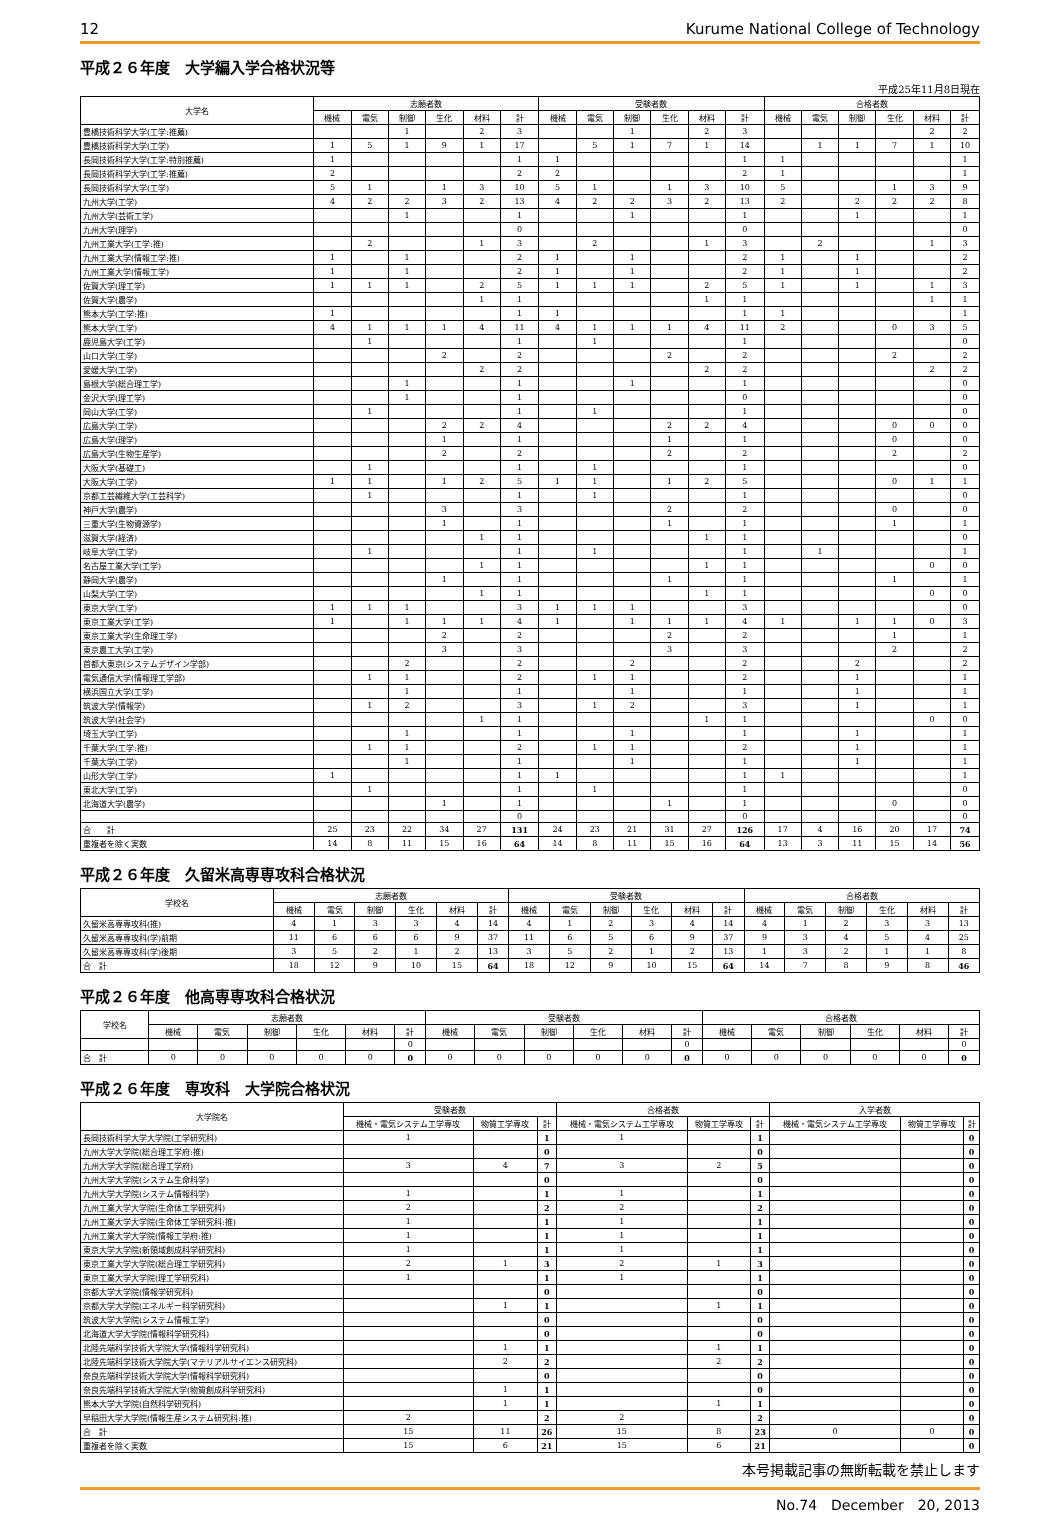12 Kurume National College of Technology
平成２６年度　大学編入学合格状況等
平成25年11月8日現在
| 大学名 | 志願者数 | | | | | | 受験者数 | | | | | | 合格者数 | | | | | |
| --- | --- | --- | --- | --- | --- | --- | --- | --- | --- | --- | --- | --- | --- | --- | --- | --- | --- | --- |
| | 機械 | 電気 | 制御 | 生化 | 材料 | 計 | 機械 | 電気 | 制御 | 生化 | 材料 | 計 | 機械 | 電気 | 制御 | 生化 | 材料 | 計 |
| 豊橋技術科学大学(工学:推薦) | | | 1 | | 2 | 3 | | | 1 | | 2 | 3 | | | | | 2 | 2 |
| 豊橋技術科学大学(工学) | 1 | 5 | 1 | 9 | 1 | 17 | | 5 | 1 | 7 | 1 | 14 | | 1 | 1 | 7 | 1 | 10 |
| 長岡技術科学大学(工学:特別推薦) | 1 | | | | | 1 | 1 | | | | | 1 | 1 | | | | | 1 |
| 長岡技術科学大学(工学:推薦) | 2 | | | | | 2 | 2 | | | | | 2 | 1 | | | | | 1 |
| 長岡技術科学大学(工学) | 5 | 1 | | 1 | 3 | 10 | 5 | 1 | | 1 | 3 | 10 | 5 | | | 1 | 3 | 9 |
| 九州大学(工学) | 4 | 2 | 2 | 3 | 2 | 13 | 4 | 2 | 2 | 3 | 2 | 13 | 2 | | 2 | 2 | 2 | 8 |
| 九州大学(芸術工学) | | | 1 | | | 1 | | | 1 | | | 1 | | | 1 | | | 1 |
| 九州大学(理学) | | | | | | 0 | | | | | | 0 | | | | | | 0 |
| 九州工業大学(工学:推) | | 2 | | | 1 | 3 | | 2 | | | 1 | 3 | | 2 | | | 1 | 3 |
| 九州工業大学(情報工学:推) | 1 | | 1 | | | 2 | 1 | | 1 | | | 2 | 1 | | 1 | | | 2 |
| 九州工業大学(情報工学) | 1 | | 1 | | | 2 | 1 | | 1 | | | 2 | 1 | | 1 | | | 2 |
| 佐賀大学(理工学) | 1 | 1 | 1 | | 2 | 5 | 1 | 1 | 1 | | 2 | 5 | 1 | | 1 | | 1 | 3 |
| 佐賀大学(農学) | | | | | 1 | 1 | | | | | 1 | 1 | | | | | 1 | 1 |
| 熊本大学(工学:推) | 1 | | | | | 1 | 1 | | | | | 1 | 1 | | | | | 1 |
| 熊本大学(工学) | 4 | 1 | 1 | 1 | 4 | 11 | 4 | 1 | 1 | 1 | 4 | 11 | 2 | | | 0 | 3 | 5 |
| 鹿児島大学(工学) | | 1 | | | | 1 | | 1 | | | | 1 | | | | | | 0 |
| 山口大学(工学) | | | | 2 | | 2 | | | | 2 | | 2 | | | | 2 | | 2 |
| 愛媛大学(工学) | | | | | 2 | 2 | | | | | 2 | 2 | | | | | 2 | 2 |
| 島根大学(総合理工学) | | | 1 | | | 1 | | | 1 | | | 1 | | | | | | 0 |
| 金沢大学(理工学) | | | 1 | | | 1 | | | | | | 0 | | | | | | 0 |
| 岡山大学(工学) | | 1 | | | | 1 | | 1 | | | | 1 | | | | | | 0 |
| 広島大学(工学) | | | | 2 | 2 | 4 | | | | 2 | 2 | 4 | | | | 0 | 0 | 0 |
| 広島大学(理学) | | | | 1 | | 1 | | | | 1 | | 1 | | | | 0 | | 0 |
| 広島大学(生物生産学) | | | | 2 | | 2 | | | | 2 | | 2 | | | | 2 | | 2 |
| 大阪大学(基礎工) | | 1 | | | | 1 | | 1 | | | | 1 | | | | | | 0 |
| 大阪大学(工学) | 1 | 1 | | 1 | 2 | 5 | 1 | 1 | | 1 | 2 | 5 | | | | 0 | 1 | 1 |
| 京都工芸繊維大学(工芸科学) | | 1 | | | | 1 | | 1 | | | | 1 | | | | | | 0 |
| 神戸大学(農学) | | | | 3 | | 3 | | | | 2 | | 2 | | | | 0 | | 0 |
| 三重大学(生物資源学) | | | | 1 | | 1 | | | | 1 | | 1 | | | | 1 | | 1 |
| 滋賀大学(経済) | | | | | 1 | 1 | | | | | 1 | 1 | | | | | | 0 |
| 岐阜大学(工学) | | 1 | | | | 1 | | 1 | | | | 1 | | 1 | | | | 1 |
| 名古屋工業大学(工学) | | | | | 1 | 1 | | | | | 1 | 1 | | | | | 0 | 0 |
| 静岡大学(農学) | | | | 1 | | 1 | | | | 1 | | 1 | | | | 1 | | 1 |
| 山梨大学(工学) | | | | | 1 | 1 | | | | | 1 | 1 | | | | | 0 | 0 |
| 東京大学(工学) | 1 | 1 | 1 | | | 3 | 1 | 1 | 1 | | | 3 | | | | | | 0 |
| 東京工業大学(工学) | 1 | | 1 | 1 | 1 | 4 | 1 | | 1 | 1 | 1 | 4 | 1 | | 1 | 1 | 0 | 3 |
| 東京工業大学(生命理工学) | | | | 2 | | 2 | | | | 2 | | 2 | | | | 1 | | 1 |
| 東京農工大学(工学) | | | | 3 | | 3 | | | | 3 | | 3 | | | | 2 | | 2 |
| 首都大東京(システムデザイン学部) | | | 2 | | | 2 | | | 2 | | | 2 | | | 2 | | | 2 |
| 電気通信大学(情報理工学部) | | 1 | 1 | | | 2 | | 1 | 1 | | | 2 | | | 1 | | | 1 |
| 横浜国立大学(工学) | | | 1 | | | 1 | | | 1 | | | 1 | | | 1 | | | 1 |
| 筑波大学(情報学) | | 1 | 2 | | | 3 | | 1 | 2 | | | 3 | | | 1 | | | 1 |
| 筑波大学(社会学) | | | | | 1 | 1 | | | | | 1 | 1 | | | | | 0 | 0 |
| 埼玉大学(工学) | | | 1 | | | 1 | | | 1 | | | 1 | | | 1 | | | 1 |
| 千葉大学(工学:推) | | 1 | 1 | | | 2 | | 1 | 1 | | | 2 | | | 1 | | | 1 |
| 千葉大学(工学) | | | 1 | | | 1 | | | 1 | | | 1 | | | 1 | | | 1 |
| 山形大学(工学) | 1 | | | | | 1 | 1 | | | | | 1 | 1 | | | | | 1 |
| 東北大学(工学) | | 1 | | | | 1 | | 1 | | | | 1 | | | | | | 0 |
| 北海道大学(農学) | | | | 1 | | 1 | | | | 1 | | 1 | | | | 0 | | 0 |
| | | | | | | 0 | | | | | | 0 | | | | | | 0 |
| 合 計 | 25 | 23 | 22 | 34 | 27 | 131 | 24 | 23 | 21 | 31 | 27 | 126 | 17 | 4 | 16 | 20 | 17 | 74 |
| 重複者を除く実数 | 14 | 8 | 11 | 15 | 16 | 64 | 14 | 8 | 11 | 15 | 16 | 64 | 13 | 3 | 11 | 15 | 14 | 56 |
平成２６年度　久留米高専専攻科合格状況
| 学校名 | 志願者数 | | | | | | 受験者数 | | | | | | 合格者数 | | | | | |
| --- | --- | --- | --- | --- | --- | --- | --- | --- | --- | --- | --- | --- | --- | --- | --- | --- | --- | --- |
| | 機械 | 電気 | 制御 | 生化 | 材料 | 計 | 機械 | 電気 | 制御 | 生化 | 材料 | 計 | 機械 | 電気 | 制御 | 生化 | 材料 | 計 |
| 久留米高専専攻科(推) | 4 | 1 | 3 | 3 | 4 | 14 | 4 | 1 | 2 | 3 | 4 | 14 | 4 | 1 | 2 | 3 | 3 | 13 |
| 久留米高専専攻科(学)前期 | 11 | 6 | 6 | 6 | 9 | 37 | 11 | 6 | 5 | 6 | 9 | 37 | 9 | 3 | 4 | 5 | 4 | 25 |
| 久留米高専専攻科(学)後期 | 3 | 5 | 2 | 1 | 2 | 13 | 3 | 5 | 2 | 1 | 2 | 13 | 1 | 3 | 2 | 1 | 1 | 8 |
| 合 計 | 18 | 12 | 9 | 10 | 15 | 64 | 18 | 12 | 9 | 10 | 15 | 64 | 14 | 7 | 8 | 9 | 8 | 46 |
平成２６年度　他高専専攻科合格状況
| 学校名 | 志願者数 | | | | | | 受験者数 | | | | | | 合格者数 | | | | | |
| --- | --- | --- | --- | --- | --- | --- | --- | --- | --- | --- | --- | --- | --- | --- | --- | --- | --- | --- |
| | 機械 | 電気 | 制御 | 生化 | 材料 | 計 | 機械 | 電気 | 制御 | 生化 | 材料 | 計 | 機械 | 電気 | 制御 | 生化 | 材料 | 計 |
| | | | | | | 0 | | | | | | 0 | | | | | | 0 |
| 合 計 | 0 | 0 | 0 | 0 | 0 | 0 | 0 | 0 | 0 | 0 | 0 | 0 | 0 | 0 | 0 | 0 | 0 | 0 |
平成２６年度　専攻科　大学院合格状況
| 大学院名 | 受験者数 | | | 合格者数 | | | 入学者数 | | |
| --- | --- | --- | --- | --- | --- | --- | --- | --- | --- |
| | 機械・電気システム工学専攻 | 物質工学専攻 | 計 | 機械・電気システム工学専攻 | 物質工学専攻 | 計 | 機械・電気システム工学専攻 | 物質工学専攻 | 計 |
| 長岡技術科学大学大学院(工学研究科) | 1 | | 1 | 1 | | 1 | | | 0 |
| 九州大学大学院(総合理工学府:推) | | | 0 | | | 0 | | | 0 |
| 九州大学大学院(総合理工学府) | 3 | 4 | 7 | 3 | 2 | 5 | | | 0 |
| 九州大学大学院(システム生命科学) | | | 0 | | | 0 | | | 0 |
| 九州大学大学院(システム情報科学) | 1 | | 1 | 1 | | 1 | | | 0 |
| 九州工業大学大学院(生命体工学研究科) | 2 | | 2 | 2 | | 2 | | | 0 |
| 九州工業大学大学院(生命体工学研究科:推) | 1 | | 1 | 1 | | 1 | | | 0 |
| 九州工業大学大学院(情報工学府:推) | 1 | | 1 | 1 | | 1 | | | 0 |
| 東京大学大学院(新領域創成科学研究科) | 1 | | 1 | 1 | | 1 | | | 0 |
| 東京工業大学大学院(総合理工学研究科) | 2 | 1 | 3 | 2 | 1 | 3 | | | 0 |
| 東京工業大学大学院(理工学研究科) | 1 | | 1 | 1 | | 1 | | | 0 |
| 京都大学大学院(情報学研究科) | | | 0 | | | 0 | | | 0 |
| 京都大学大学院(エネルギー科学研究科) | | 1 | 1 | | 1 | 1 | | | 0 |
| 筑波大学大学院(システム情報工学) | | | 0 | | | 0 | | | 0 |
| 北海道大学大学院(情報科学研究科) | | | 0 | | | 0 | | | 0 |
| 北陸先端科学技術大学院大学(情報科学研究科) | | 1 | 1 | | 1 | 1 | | | 0 |
| 北陸先端科学技術大学院大学(マテリアルサイエンス研究科) | | 2 | 2 | | 2 | 2 | | | 0 |
| 奈良先端科学技術大学院大学(情報科学研究科) | | | 0 | | | 0 | | | 0 |
| 奈良先端科学技術大学院大学(物質創成科学研究科) | | 1 | 1 | | | 0 | | | 0 |
| 熊本大学大学院(自然科学研究科) | | 1 | 1 | | 1 | 1 | | | 0 |
| 早稲田大学大学院(情報生産システム研究科:推) | 2 | | 2 | 2 | | 2 | | | 0 |
| 合 計 | 15 | 11 | 26 | 15 | 8 | 23 | 0 | 0 | 0 |
| 重複者を除く実数 | 15 | 6 | 21 | 15 | 6 | 21 | | | 0 |
本号掲載記事の無断転載を禁止します
No.74　December　20, 2013